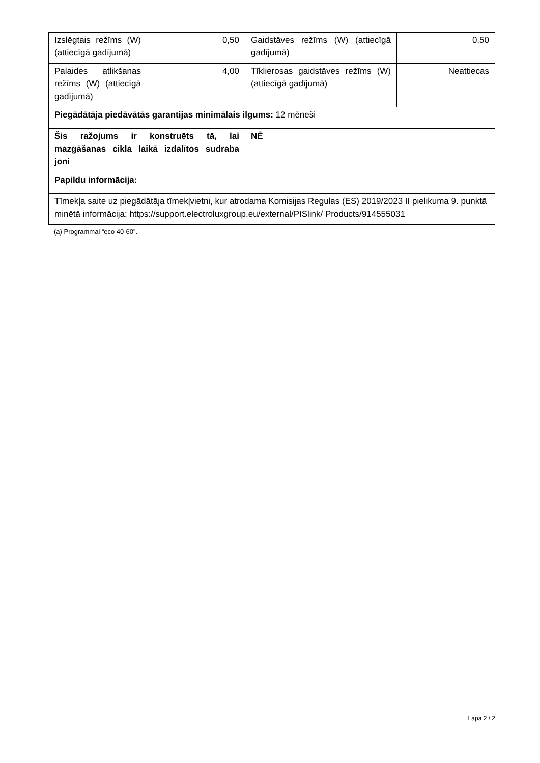| Izslēgtais režīms (W) (attiecīgā gadījumā) | 0,50 | Gaidstāves režīms (W) (attiecīgā gadījumā) | 0,50 |
| Palaides atlikšanas režīms (W) (attiecīgā gadījumā) | 4,00 | Tīklierosas gaidstāves režīms (W) (attiecīgā gadījumā) | Neattiecas |
| Piegādātāja piedāvātās garantijas minimālais ilgums: 12 mēneši | | | |
| Šis ražojums ir konstruēts tā, lai mazgāšanas cikla laikā izdalītos sudraba joni | | NĒ | |
| Papildu informācija: | | | |
| Tīmekļa saite uz piegādātāja tīmekļvietni, kur atrodama Komisijas Regulas (ES) 2019/2023 II pielikuma 9. punktā minētā informācija: https://support.electroluxgroup.eu/external/PISlink/ Products/914555031 | | | |
(a) Programmai “eco 40-60”.
Lapa 2 / 2